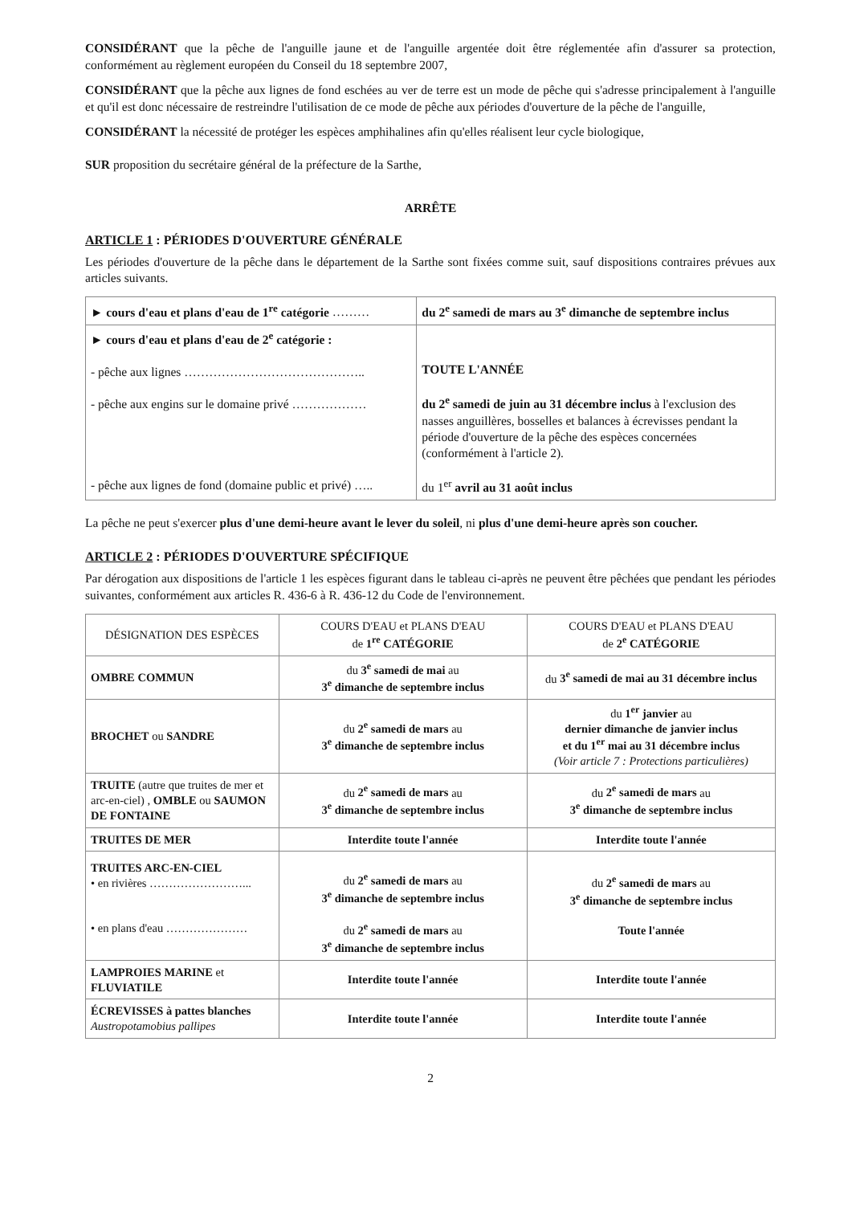CONSIDÉRANT que la pêche de l'anguille jaune et de l'anguille argentée doit être réglementée afin d'assurer sa protection, conformément au règlement européen du Conseil du 18 septembre 2007,
CONSIDÉRANT que la pêche aux lignes de fond eschées au ver de terre est un mode de pêche qui s'adresse principalement à l'anguille et qu'il est donc nécessaire de restreindre l'utilisation de ce mode de pêche aux périodes d'ouverture de la pêche de l'anguille,
CONSIDÉRANT la nécessité de protéger les espèces amphihalines afin qu'elles réalisent leur cycle biologique,
SUR proposition du secrétaire général de la préfecture de la Sarthe,
ARRÊTE
ARTICLE 1 : PÉRIODES D'OUVERTURE GÉNÉRALE
Les périodes d'ouverture de la pêche dans le département de la Sarthe sont fixées comme suit, sauf dispositions contraires prévues aux articles suivants.
| ► cours d'eau et plans d'eau de 1<sup>re</sup> catégorie ……… | du 2<sup>e</sup> samedi de mars au 3<sup>e</sup> dimanche de septembre inclus |
| ► cours d'eau et plans d'eau de 2<sup>e</sup> catégorie : - pêche aux lignes …………………………………….. - pêche aux engins sur le domaine privé ……………… - pêche aux lignes de fond (domaine public et privé) ….. | TOUTE L'ANNÉE du 2<sup>e</sup> samedi de juin au 31 décembre inclus à l'exclusion des nasses anguillères, bosselles et balances à écrevisses pendant la période d'ouverture de la pêche des espèces concernées (conformément à l'article 2). du 1<sup>er</sup> avril au 31 août inclus |
La pêche ne peut s'exercer plus d'une demi-heure avant le lever du soleil, ni plus d'une demi-heure après son coucher.
ARTICLE 2 : PÉRIODES D'OUVERTURE SPÉCIFIQUE
Par dérogation aux dispositions de l'article 1 les espèces figurant dans le tableau ci-après ne peuvent être pêchées que pendant les périodes suivantes, conformément aux articles R. 436-6 à R. 436-12 du Code de l'environnement.
| DÉSIGNATION DES ESPÈCES | COURS D'EAU et PLANS D'EAU de 1<sup>re</sup> CATÉGORIE | COURS D'EAU et PLANS D'EAU de 2<sup>e</sup> CATÉGORIE |
| --- | --- | --- |
| OMBRE COMMUN | du 3<sup>e</sup> samedi de mai au 3<sup>e</sup> dimanche de septembre inclus | du 3<sup>e</sup> samedi de mai au 31 décembre inclus |
| BROCHET ou SANDRE | du 2<sup>e</sup> samedi de mars au 3<sup>e</sup> dimanche de septembre inclus | du 1<sup>er</sup> janvier au dernier dimanche de janvier inclus et du 1<sup>er</sup> mai au 31 décembre inclus (Voir article 7 : Protections particulières) |
| TRUITE (autre que truites de mer et arc-en-ciel) , OMBLE ou SAUMON DE FONTAINE | du 2<sup>e</sup> samedi de mars au 3<sup>e</sup> dimanche de septembre inclus | du 2<sup>e</sup> samedi de mars au 3<sup>e</sup> dimanche de septembre inclus |
| TRUITES DE MER | Interdite toute l'année | Interdite toute l'année |
| TRUITES ARC-EN-CIEL • en rivières ……………………... • en plans d'eau ………………… | du 2<sup>e</sup> samedi de mars au 3<sup>e</sup> dimanche de septembre inclus du 2<sup>e</sup> samedi de mars au 3<sup>e</sup> dimanche de septembre inclus | du 2<sup>e</sup> samedi de mars au 3<sup>e</sup> dimanche de septembre inclus Toute l'année |
| LAMPROIES MARINE et FLUVIATILE | Interdite toute l'année | Interdite toute l'année |
| ÉCREVISSES à pattes blanches Austropotamobius pallipes | Interdite toute l'année | Interdite toute l'année |
2